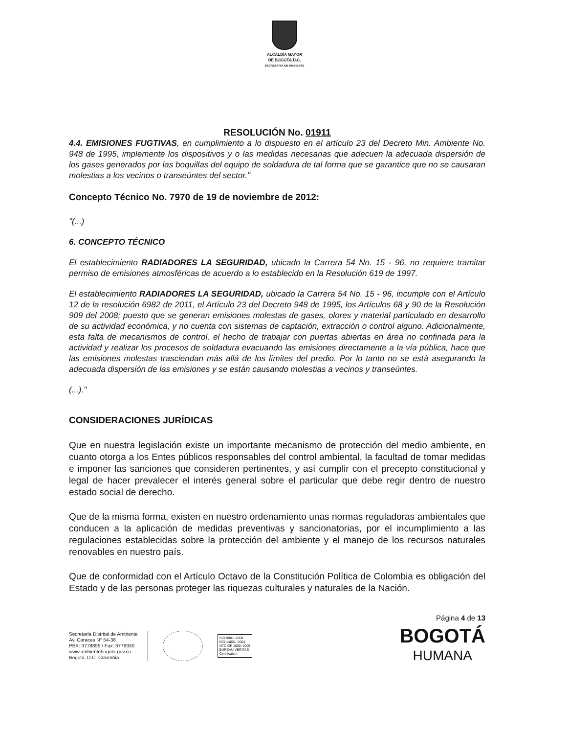ALCALDÍA MAYOR
DE BOGOTÁ D.C.
SECRETARÍA DE AMBIENTE
RESOLUCIÓN No. 01911
4.4. EMISIONES FUGTIVAS, en cumplimiento a lo dispuesto en el artículo 23 del Decreto Min. Ambiente No. 948 de 1995, implemente los dispositivos y o las medidas necesarias que adecuen la adecuada dispersión de los gases generados por las boquillas del equipo de soldadura de tal forma que se garantice que no se causaran molestias a los vecinos o transeúntes del sector."
Concepto Técnico No. 7970 de 19 de noviembre de 2012:
"(...)
6. CONCEPTO TÉCNICO
El establecimiento RADIADORES LA SEGURIDAD, ubicado la Carrera 54 No. 15 - 96, no requiere tramitar permiso de emisiones atmosféricas de acuerdo a lo establecido en la Resolución 619 de 1997.
El establecimiento RADIADORES LA SEGURIDAD, ubicado la Carrera 54 No. 15 - 96, incumple con el Artículo 12 de la resolución 6982 de 2011, el Artículo 23 del Decreto 948 de 1995, los Artículos 68 y 90 de la Resolución 909 del 2008; puesto que se generan emisiones molestas de gases, olores y material particulado en desarrollo de su actividad económica, y no cuenta con sistemas de captación, extracción o control alguno. Adicionalmente, esta falta de mecanismos de control, el hecho de trabajar con puertas abiertas en área no confinada para la actividad y realizar los procesos de soldadura evacuando las emisiones directamente a la vía pública, hace que las emisiones molestas trasciendan más allá de los límites del predio. Por lo tanto no se está asegurando la adecuada dispersión de las emisiones y se están causando molestias a vecinos y transeúntes.
(...)."
CONSIDERACIONES JURÍDICAS
Que en nuestra legislación existe un importante mecanismo de protección del medio ambiente, en cuanto otorga a los Entes públicos responsables del control ambiental, la facultad de tomar medidas e imponer las sanciones que consideren pertinentes, y así cumplir con el precepto constitucional y legal de hacer prevalecer el interés general sobre el particular que debe regir dentro de nuestro estado social de derecho.
Que de la misma forma, existen en nuestro ordenamiento unas normas reguladoras ambientales que conducen a la aplicación de medidas preventivas y sancionatorias, por el incumplimiento a las regulaciones establecidas sobre la protección del ambiente y el manejo de los recursos naturales renovables en nuestro país.
Que de conformidad con el Artículo Octavo de la Constitución Política de Colombia es obligación del Estado y de las personas proteger las riquezas culturales y naturales de la Nación.
Página 4 de 13
Secretaría Distrital de Ambiente
Av. Caracas N° 54-38
PBX: 3778899 / Fax: 3778930
www.ambientebogota.gov.co
Bogotá, D.C. Colombia
ISO 9001: 2008
ISO 14001: 2004
NTC GP 1000: 2009
BUREAU VERITAS
Certification
BOGOTÁ
HUMANA